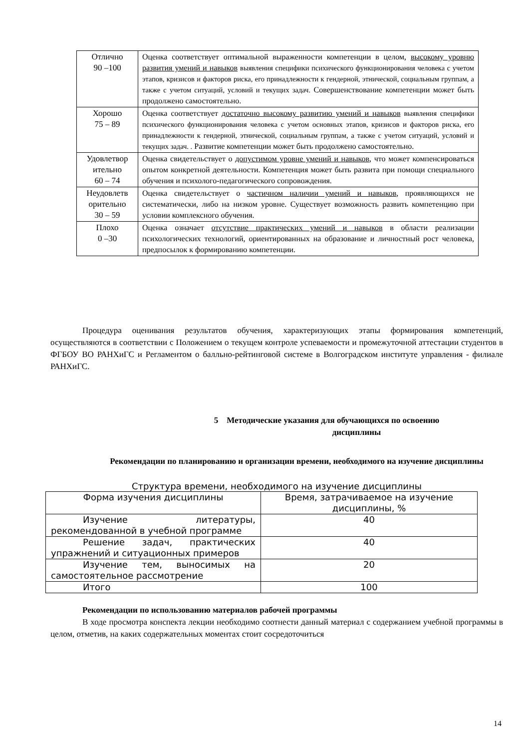| Отлично 90 –100 | Оценка соответствует оптимальной выраженности компетенции в целом, высокому уровню развития умений и навыков выявления специфики психического функционирования человека с учетом этапов, кризисов и факторов риска, его принадлежности к гендерной, этнической, социальным группам, а также с учетом ситуаций, условий и текущих задач. Совершенствование компетенции может быть продолжено самостоятельно. |
| Хорошо 75 – 89 | Оценка соответствует достаточно высокому развитию умений и навыков выявления специфики психического функционирования человека с учетом основных этапов, кризисов и факторов риска, его принадлежности к гендерной, этнической, социальным группам, а также с учетом ситуаций, условий и текущих задач. . Развитие компетенции может быть продолжено самостоятельно. |
| Удовлетвор ительно 60 – 74 | Оценка свидетельствует о допустимом уровне умений и навыков , что может компенсироваться опытом конкретной деятельности. Компетенция может быть развита при помощи специального обучения и психолого-педагогического сопровождения. |
| Неудовлетв орительно 30 – 59 | Оценка свидетельствует о частичном наличии умений и навыков , проявляющихся не систематически, либо на низком уровне. Существует возможность развить компетенцию при условии комплексного обучения. |
| Плохо 0 –30 | Оценка означает отсутствие практических умений и навыков в области реализации психологических технологий, ориентированных на образование и личностный рост человека, предпосылок к формированию компетенции. |
Процедура оценивания результатов обучения, характеризующих этапы формирования компетенций, осуществляются в соответствии с Положением о текущем контроле успеваемости и промежуточной аттестации студентов в ФГБОУ ВО РАНХиГС и Регламентом о балльно-рейтинговой системе в Волгоградском институте управления - филиале РАНХиГС.
5 Методические указания для обучающихся по освоению
дисциплины
Рекомендации по планированию и организации времени, необходимого на изучение дисциплины
Структура времени, необходимого на изучение дисциплины
| Форма изучения дисциплины | Время, затрачиваемое на изучение дисциплины, % |
| Изучение литературы, рекомендованной в учебной программе | 40 |
| Решение задач, практических упражнений и ситуационных примеров | 40 |
| Изучение тем, выносимых на самостоятельное рассмотрение | 20 |
| Итого | 100 |
Рекомендации по использованию материалов рабочей программы
В ходе просмотра конспекта лекции необходимо соотнести данный материал с содержанием учебной программы в целом, отметив, на каких содержательных моментах стоит сосредоточиться
14